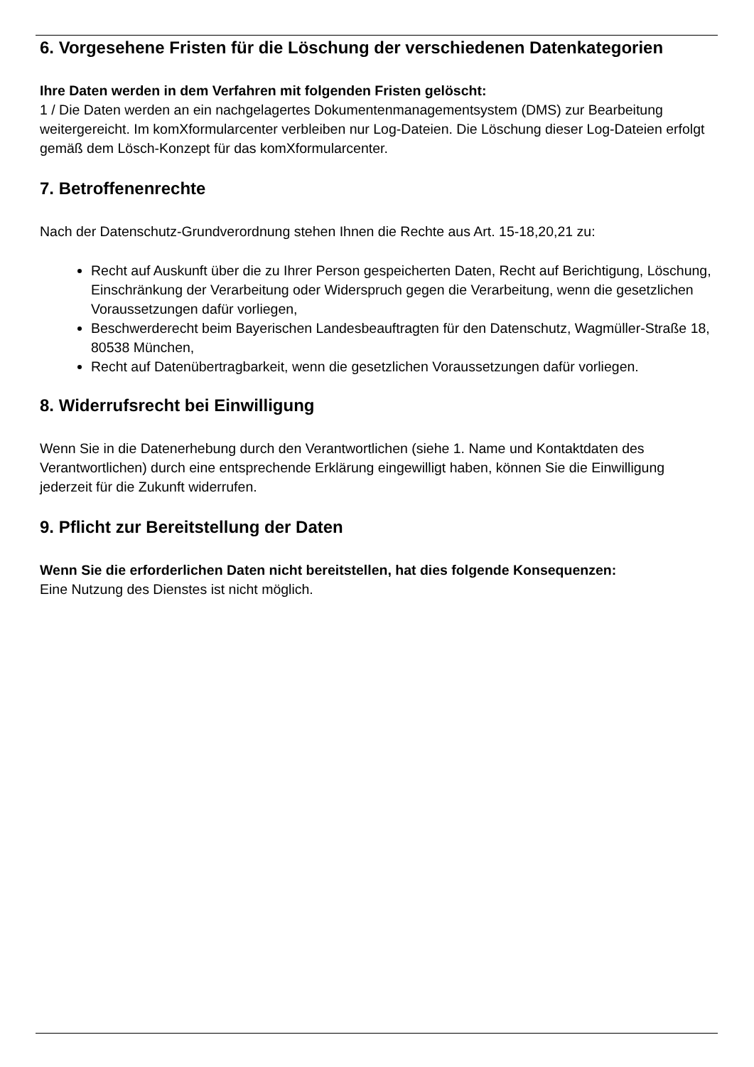6. Vorgesehene Fristen für die Löschung der verschiedenen Datenkategorien
Ihre Daten werden in dem Verfahren mit folgenden Fristen gelöscht:
1 / Die Daten werden an ein nachgelagertes Dokumentenmanagementsystem (DMS) zur Bearbeitung weitergereicht. Im komXformularcenter verbleiben nur Log-Dateien. Die Löschung dieser Log-Dateien erfolgt gemäß dem Lösch-Konzept für das komXformularcenter.
7. Betroffenenrechte
Nach der Datenschutz-Grundverordnung stehen Ihnen die Rechte aus Art. 15-18,20,21 zu:
Recht auf Auskunft über die zu Ihrer Person gespeicherten Daten, Recht auf Berichtigung, Löschung, Einschränkung der Verarbeitung oder Widerspruch gegen die Verarbeitung, wenn die gesetzlichen Voraussetzungen dafür vorliegen,
Beschwerderecht beim Bayerischen Landesbeauftragten für den Datenschutz, Wagmüller-Straße 18, 80538 München,
Recht auf Datenübertragbarkeit, wenn die gesetzlichen Voraussetzungen dafür vorliegen.
8. Widerrufsrecht bei Einwilligung
Wenn Sie in die Datenerhebung durch den Verantwortlichen (siehe 1. Name und Kontaktdaten des Verantwortlichen) durch eine entsprechende Erklärung eingewilligt haben, können Sie die Einwilligung jederzeit für die Zukunft widerrufen.
9. Pflicht zur Bereitstellung der Daten
Wenn Sie die erforderlichen Daten nicht bereitstellen, hat dies folgende Konsequenzen:
Eine Nutzung des Dienstes ist nicht möglich.